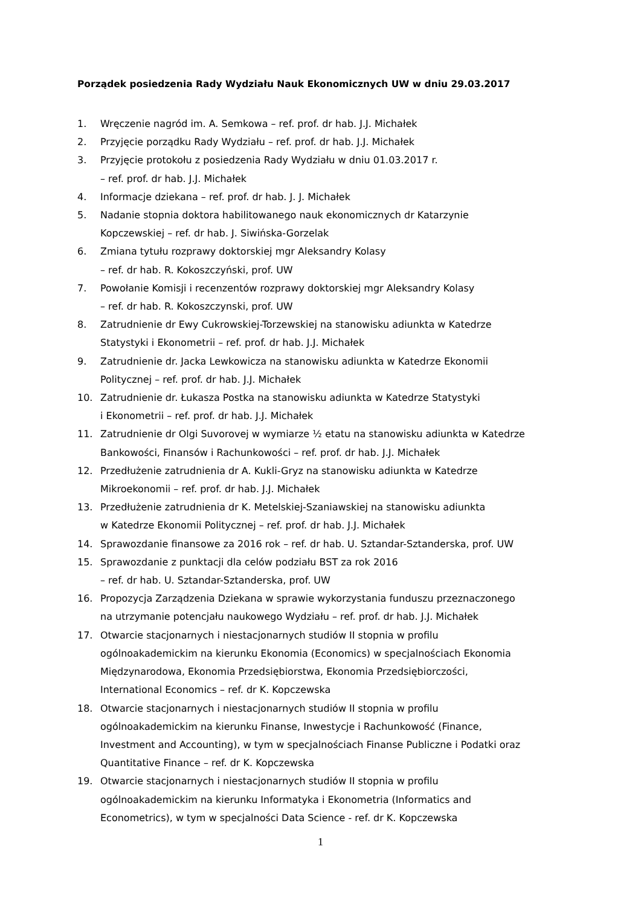Porządek posiedzenia Rady Wydziału Nauk Ekonomicznych UW w dniu 29.03.2017
1. Wręczenie nagród im. A. Semkowa – ref. prof. dr hab. J.J. Michałek
2. Przyjęcie porządku Rady Wydziału – ref. prof. dr hab. J.J. Michałek
3. Przyjęcie protokołu z posiedzenia Rady Wydziału w dniu 01.03.2017 r.
– ref. prof. dr hab. J.J. Michałek
4. Informacje dziekana – ref. prof. dr hab. J. J. Michałek
5. Nadanie stopnia doktora habilitowanego nauk ekonomicznych dr Katarzynie
Kopczewskiej – ref. dr hab. J. Siwińska-Gorzelak
6. Zmiana tytułu rozprawy doktorskiej mgr Aleksandry Kolasy
– ref. dr hab. R. Kokoszczyński, prof. UW
7. Powołanie Komisji i recenzentów rozprawy doktorskiej mgr Aleksandry Kolasy
– ref. dr hab. R. Kokoszczynski, prof. UW
8. Zatrudnienie dr Ewy Cukrowskiej-Torzewskiej na stanowisku adiunkta w Katedrze
Statystyki i Ekonometrii – ref. prof. dr hab. J.J. Michałek
9. Zatrudnienie dr. Jacka Lewkowicza na stanowisku adiunkta w Katedrze Ekonomii
Politycznej – ref. prof. dr hab. J.J. Michałek
10. Zatrudnienie dr. Łukasza Postka na stanowisku adiunkta w Katedrze Statystyki
i Ekonometrii – ref. prof. dr hab. J.J. Michałek
11. Zatrudnienie dr Olgi Suvorovej w wymiarze ½ etatu na stanowisku adiunkta w Katedrze
Bankowości, Finansów i Rachunkowości – ref. prof. dr hab. J.J. Michałek
12. Przedłużenie zatrudnienia dr A. Kukli-Gryz na stanowisku adiunkta w Katedrze
Mikroekonomii – ref. prof. dr hab. J.J. Michałek
13. Przedłużenie zatrudnienia dr K. Metelskiej-Szaniawskiej na stanowisku adiunkta
w Katedrze Ekonomii Politycznej – ref. prof. dr hab. J.J. Michałek
14. Sprawozdanie finansowe za 2016 rok – ref. dr hab. U. Sztandar-Sztanderska, prof. UW
15. Sprawozdanie z punktacji dla celów podziału BST za rok 2016
– ref. dr hab. U. Sztandar-Sztanderska, prof. UW
16. Propozycja Zarządzenia Dziekana w sprawie wykorzystania funduszu przeznaczonego
na utrzymanie potencjału naukowego Wydziału – ref. prof. dr hab. J.J. Michałek
17. Otwarcie stacjonarnych i niestacjonarnych studiów II stopnia w profilu
ogólnoakademickim na kierunku Ekonomia (Economics) w specjalnościach Ekonomia
Międzynarodowa, Ekonomia Przedsiębiorstwa, Ekonomia Przedsiębiorczości,
International Economics – ref. dr K. Kopczewska
18. Otwarcie stacjonarnych i niestacjonarnych studiów II stopnia w profilu
ogólnoakademickim na kierunku Finanse, Inwestycje i Rachunkowość (Finance,
Investment and Accounting), w tym w specjalnościach Finanse Publiczne i Podatki oraz
Quantitative Finance – ref. dr K. Kopczewska
19. Otwarcie stacjonarnych i niestacjonarnych studiów II stopnia w profilu
ogólnoakademickim na kierunku Informatyka i Ekonometria (Informatics and
Econometrics), w tym w specjalności Data Science - ref. dr K. Kopczewska
1